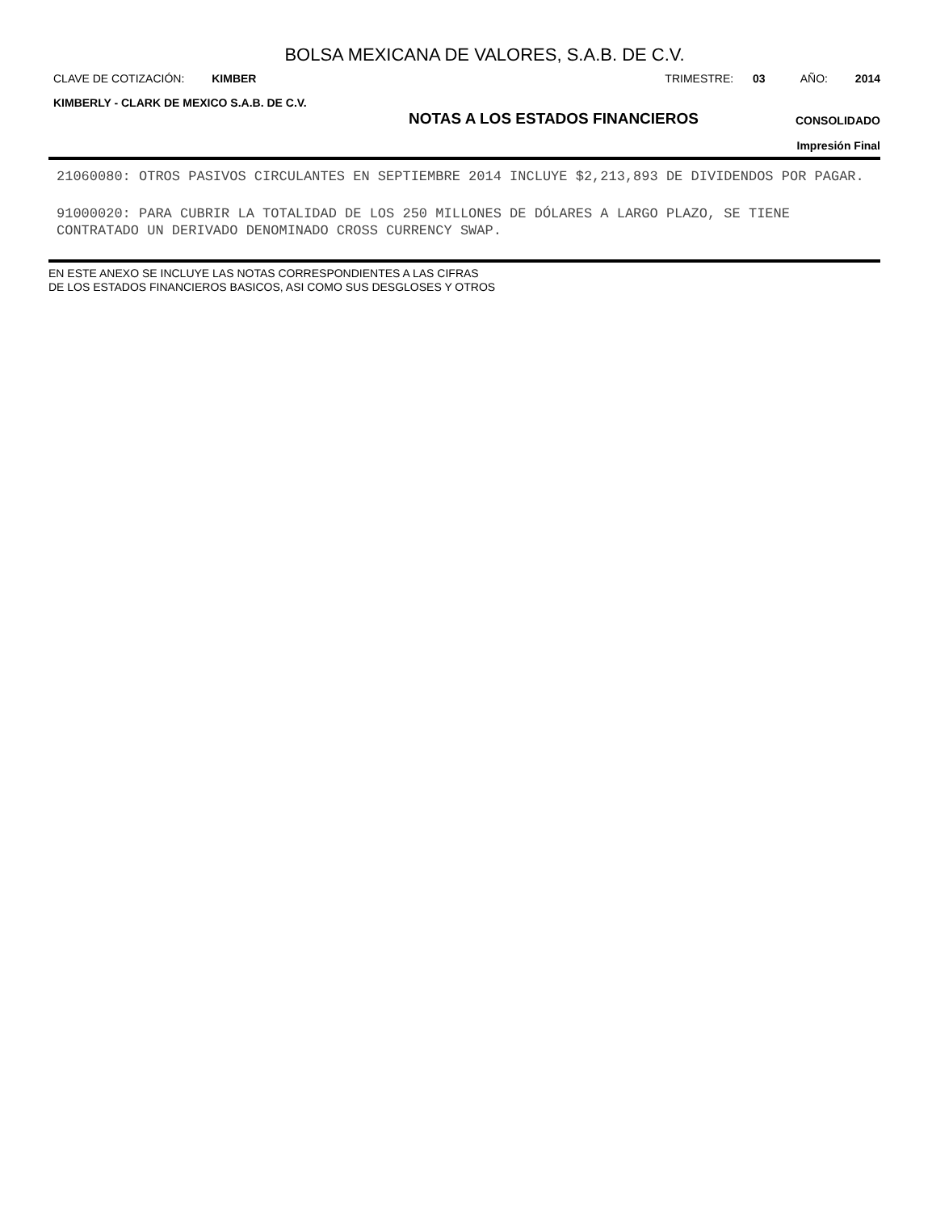BOLSA MEXICANA DE VALORES, S.A.B. DE C.V.
CLAVE DE COTIZACIÓN: KIMBER TRIMESTRE: 03 AÑO: 2014
KIMBERLY - CLARK DE MEXICO S.A.B. DE C.V.
NOTAS A LOS ESTADOS FINANCIEROS
CONSOLIDADO
Impresión Final
21060080: OTROS PASIVOS CIRCULANTES EN SEPTIEMBRE 2014 INCLUYE $2,213,893 DE DIVIDENDOS POR PAGAR.
91000020: PARA CUBRIR LA TOTALIDAD DE LOS 250 MILLONES DE DÓLARES A LARGO PLAZO, SE TIENE CONTRATADO UN DERIVADO DENOMINADO CROSS CURRENCY SWAP.
EN ESTE ANEXO SE INCLUYE LAS NOTAS CORRESPONDIENTES A LAS CIFRAS
DE LOS ESTADOS FINANCIEROS BASICOS, ASI COMO SUS DESGLOSES Y OTROS